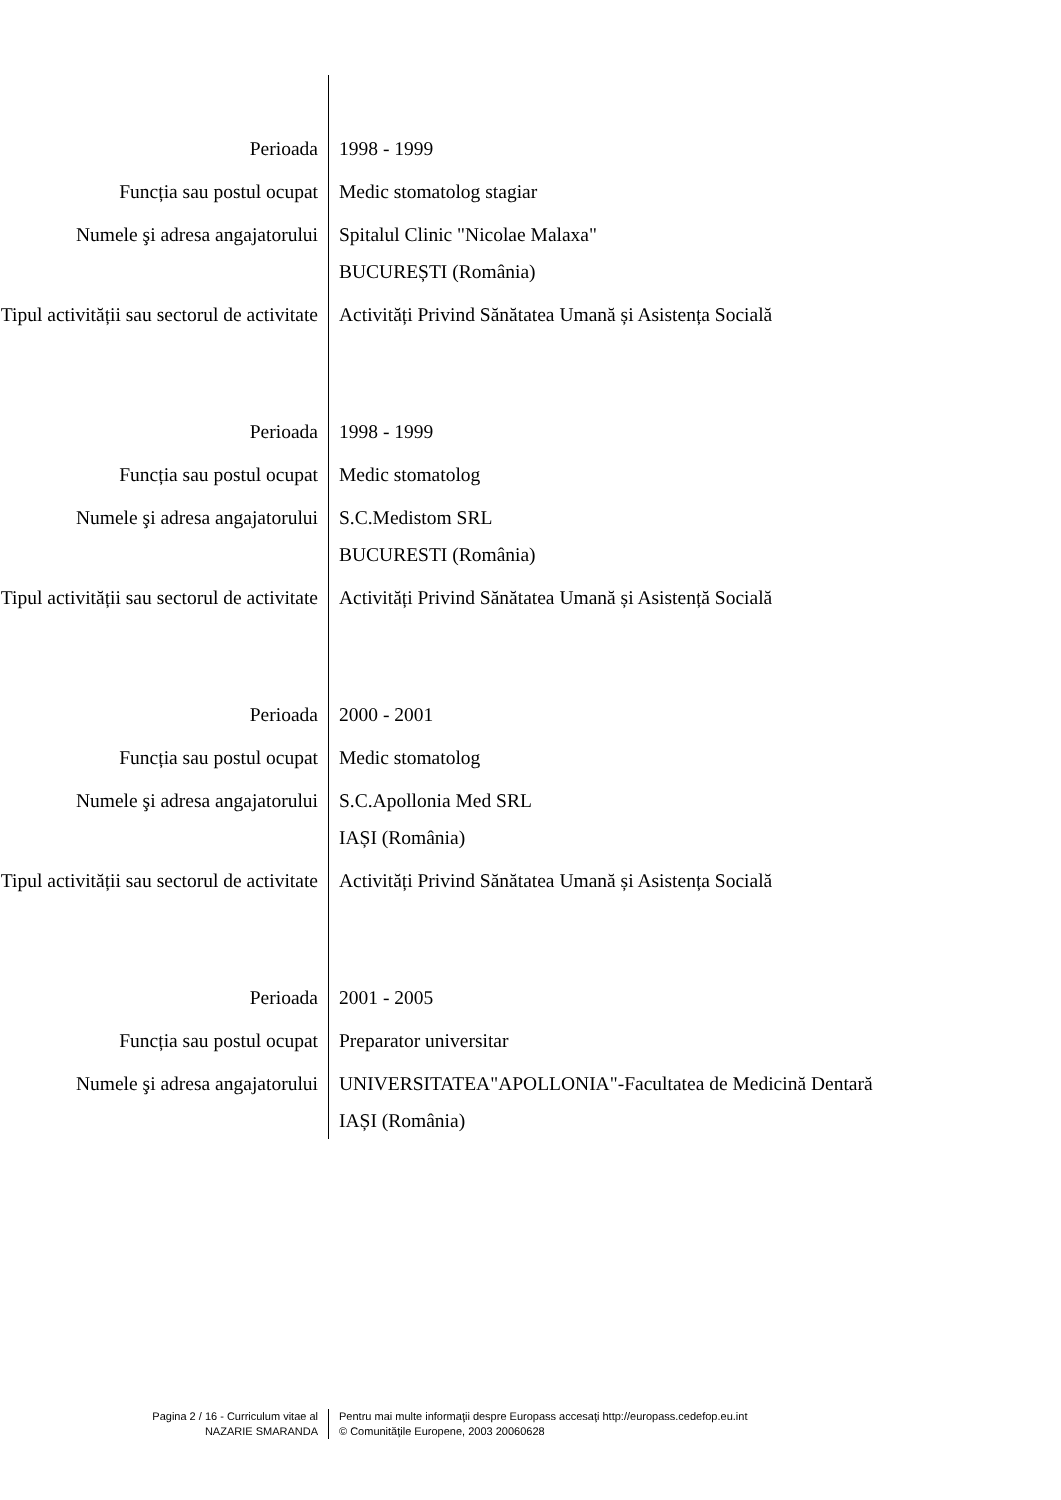| Perioada | 1998 - 1999 |
| Funcția sau postul ocupat | Medic stomatolog stagiar |
| Numele şi adresa angajatorului | Spitalul Clinic "Nicolae Malaxa" BUCUREȘTI (România) |
| Tipul activității sau sectorul de activitate | Activități Privind Sănătatea Umană și Asistența Socială |
| Perioada | 1998 - 1999 |
| Funcția sau postul ocupat | Medic stomatolog |
| Numele şi adresa angajatorului | S.C.Medistom SRL BUCURESTI (România) |
| Tipul activității sau sectorul de activitate | Activități Privind Sănătatea Umană și Asistență Socială |
| Perioada | 2000 - 2001 |
| Funcția sau postul ocupat | Medic stomatolog |
| Numele şi adresa angajatorului | S.C.Apollonia Med SRL IAȘI (România) |
| Tipul activității sau sectorul de activitate | Activități Privind Sănătatea Umană și Asistența Socială |
| Perioada | 2001 - 2005 |
| Funcția sau postul ocupat | Preparator universitar |
| Numele şi adresa angajatorului | UNIVERSITATEA"APOLLONIA"-Facultatea de Medicină Dentară IAȘI (România) |
| Pagina 2 / 16 - Curriculum vitae al NAZARIE SMARANDA | Pentru mai multe informaţii despre Europass accesaţi http://europass.cedefop.eu.int © Comunităţile Europene, 2003 20060628 |